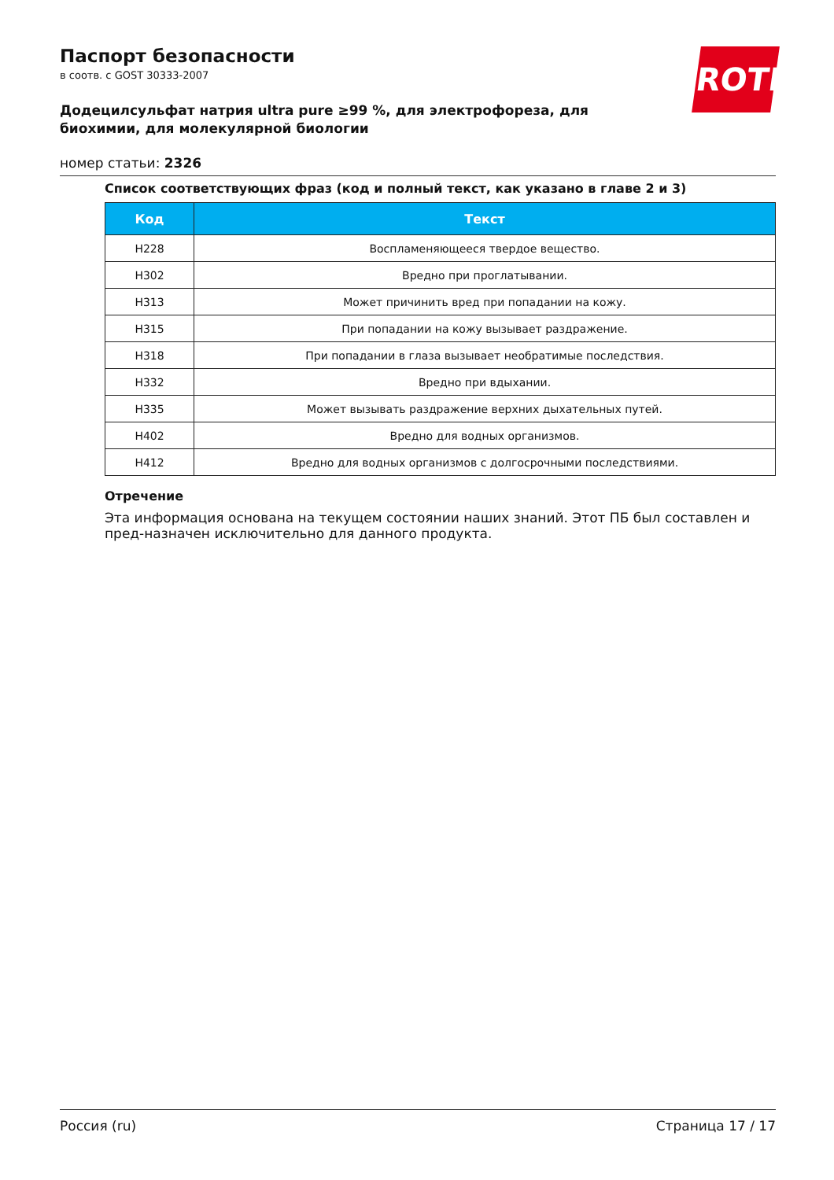Паспорт безопасности
в соотв. с GOST 30333-2007
Додецилсульфат натрия ultra pure ≥99 %, для электрофореза, для биохимии, для молекулярной биологии
номер статьи: 2326
ROTH
Список соответствующих фраз (код и полный текст, как указано в главе 2 и 3)
| Код | Текст |
| --- | --- |
| H228 | Воспламеняющееся твердое вещество. |
| H302 | Вредно при проглатывании. |
| H313 | Может причинить вред при попадании на кожу. |
| H315 | При попадании на кожу вызывает раздражение. |
| H318 | При попадании в глаза вызывает необратимые последствия. |
| H332 | Вредно при вдыхании. |
| H335 | Может вызывать раздражение верхних дыхательных путей. |
| H402 | Вредно для водных организмов. |
| H412 | Вредно для водных организмов с долгосрочными последствиями. |
Отречение
Эта информация основана на текущем состоянии наших знаний. Этот ПБ был составлен и пред-назначен исключительно для данного продукта.
Россия (ru) Страница 17 / 17